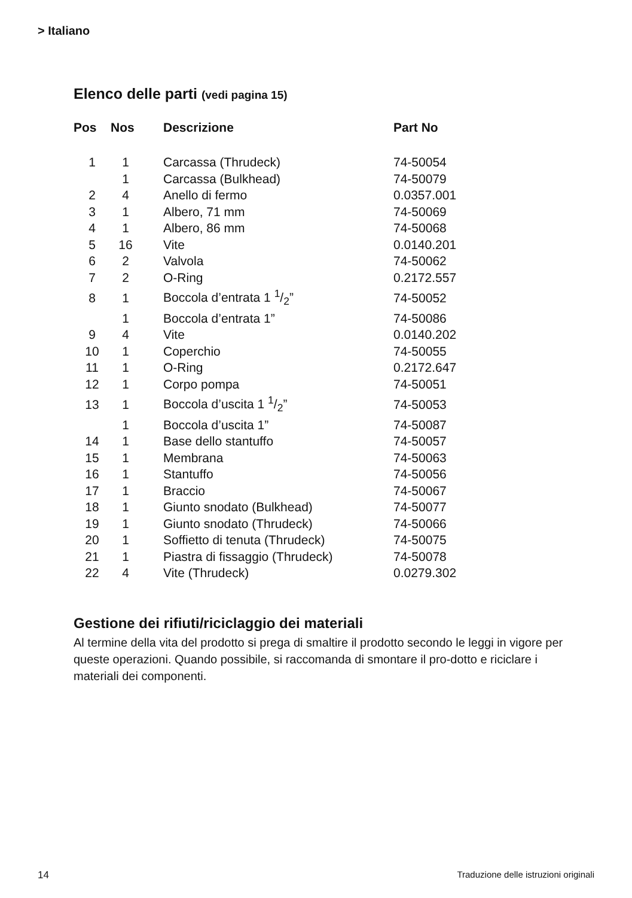> Italiano
Elenco delle parti (vedi pagina 15)
| Pos | Nos | Descrizione | Part No |
| --- | --- | --- | --- |
| 1 | 1 | Carcassa (Thrudeck) | 74-50054 |
| | 1 | Carcassa (Bulkhead) | 74-50079 |
| 2 | 4 | Anello di fermo | 0.0357.001 |
| 3 | 1 | Albero, 71 mm | 74-50069 |
| 4 | 1 | Albero, 86 mm | 74-50068 |
| 5 | 16 | Vite | 0.0140.201 |
| 6 | 2 | Valvola | 74-50062 |
| 7 | 2 | O-Ring | 0.2172.557 |
| 8 | 1 | Boccola d’entrata 1 1/2” | 74-50052 |
| | 1 | Boccola d’entrata 1” | 74-50086 |
| 9 | 4 | Vite | 0.0140.202 |
| 10 | 1 | Coperchio | 74-50055 |
| 11 | 1 | O-Ring | 0.2172.647 |
| 12 | 1 | Corpo pompa | 74-50051 |
| 13 | 1 | Boccola d’uscita 1 1/2” | 74-50053 |
| | 1 | Boccola d’uscita 1” | 74-50087 |
| 14 | 1 | Base dello stantuffo | 74-50057 |
| 15 | 1 | Membrana | 74-50063 |
| 16 | 1 | Stantuffo | 74-50056 |
| 17 | 1 | Braccio | 74-50067 |
| 18 | 1 | Giunto snodato (Bulkhead) | 74-50077 |
| 19 | 1 | Giunto snodato (Thrudeck) | 74-50066 |
| 20 | 1 | Soffietto di tenuta (Thrudeck) | 74-50075 |
| 21 | 1 | Piastra di fissaggio (Thrudeck) | 74-50078 |
| 22 | 4 | Vite (Thrudeck) | 0.0279.302 |
Gestione dei rifiuti/riciclaggio dei materiali
Al termine della vita del prodotto si prega di smaltire il prodotto secondo le leggi in vigore per queste operazioni. Quando possibile, si raccomanda di smontare il pro-dotto e riciclare i materiali dei componenti.
14 Traduzione delle istruzioni originali